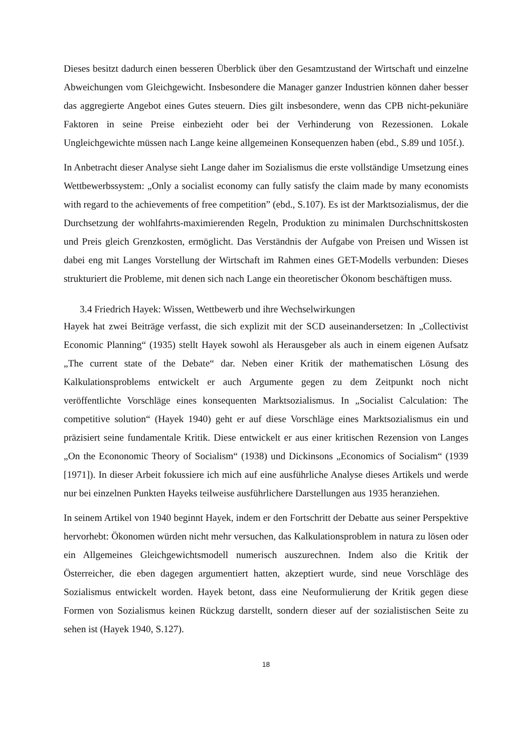Dieses besitzt dadurch einen besseren Überblick über den Gesamtzustand der Wirtschaft und einzelne Abweichungen vom Gleichgewicht. Insbesondere die Manager ganzer Industrien können daher besser das aggregierte Angebot eines Gutes steuern. Dies gilt insbesondere, wenn das CPB nicht-pekuniäre Faktoren in seine Preise einbezieht oder bei der Verhinderung von Rezessionen. Lokale Ungleichgewichte müssen nach Lange keine allgemeinen Konsequenzen haben (ebd., S.89 und 105f.).
In Anbetracht dieser Analyse sieht Lange daher im Sozialismus die erste vollständige Umsetzung eines Wettbewerbssystem: „Only a socialist economy can fully satisfy the claim made by many economists with regard to the achievements of free competition” (ebd., S.107). Es ist der Marktsozialismus, der die Durchsetzung der wohlfahrts-maximierenden Regeln, Produktion zu minimalen Durchschnittskosten und Preis gleich Grenzkosten, ermöglicht. Das Verständnis der Aufgabe von Preisen und Wissen ist dabei eng mit Langes Vorstellung der Wirtschaft im Rahmen eines GET-Modells verbunden: Dieses strukturiert die Probleme, mit denen sich nach Lange ein theoretischer Ökonom beschäftigen muss.
3.4 Friedrich Hayek: Wissen, Wettbewerb und ihre Wechselwirkungen
Hayek hat zwei Beiträge verfasst, die sich explizit mit der SCD auseinandersetzen: In „Collectivist Economic Planning“ (1935) stellt Hayek sowohl als Herausgeber als auch in einem eigenen Aufsatz „The current state of the Debate“ dar. Neben einer Kritik der mathematischen Lösung des Kalkulationsproblems entwickelt er auch Argumente gegen zu dem Zeitpunkt noch nicht veröffentlichte Vorschläge eines konsequenten Marktsozialismus. In „Socialist Calculation: The competitive solution“ (Hayek 1940) geht er auf diese Vorschläge eines Marktsozialismus ein und präzisiert seine fundamentale Kritik. Diese entwickelt er aus einer kritischen Rezension von Langes „On the Econonomic Theory of Socialism“ (1938) und Dickinsons „Economics of Socialism“ (1939 [1971]). In dieser Arbeit fokussiere ich mich auf eine ausführliche Analyse dieses Artikels und werde nur bei einzelnen Punkten Hayeks teilweise ausführlichere Darstellungen aus 1935 heranziehen.
In seinem Artikel von 1940 beginnt Hayek, indem er den Fortschritt der Debatte aus seiner Perspektive hervorhebt: Ökonomen würden nicht mehr versuchen, das Kalkulationsproblem in natura zu lösen oder ein Allgemeines Gleichgewichtsmodell numerisch auszurechnen. Indem also die Kritik der Österreicher, die eben dagegen argumentiert hatten, akzeptiert wurde, sind neue Vorschläge des Sozialismus entwickelt worden. Hayek betont, dass eine Neuformulierung der Kritik gegen diese Formen von Sozialismus keinen Rückzug darstellt, sondern dieser auf der sozialistischen Seite zu sehen ist (Hayek 1940, S.127).
18